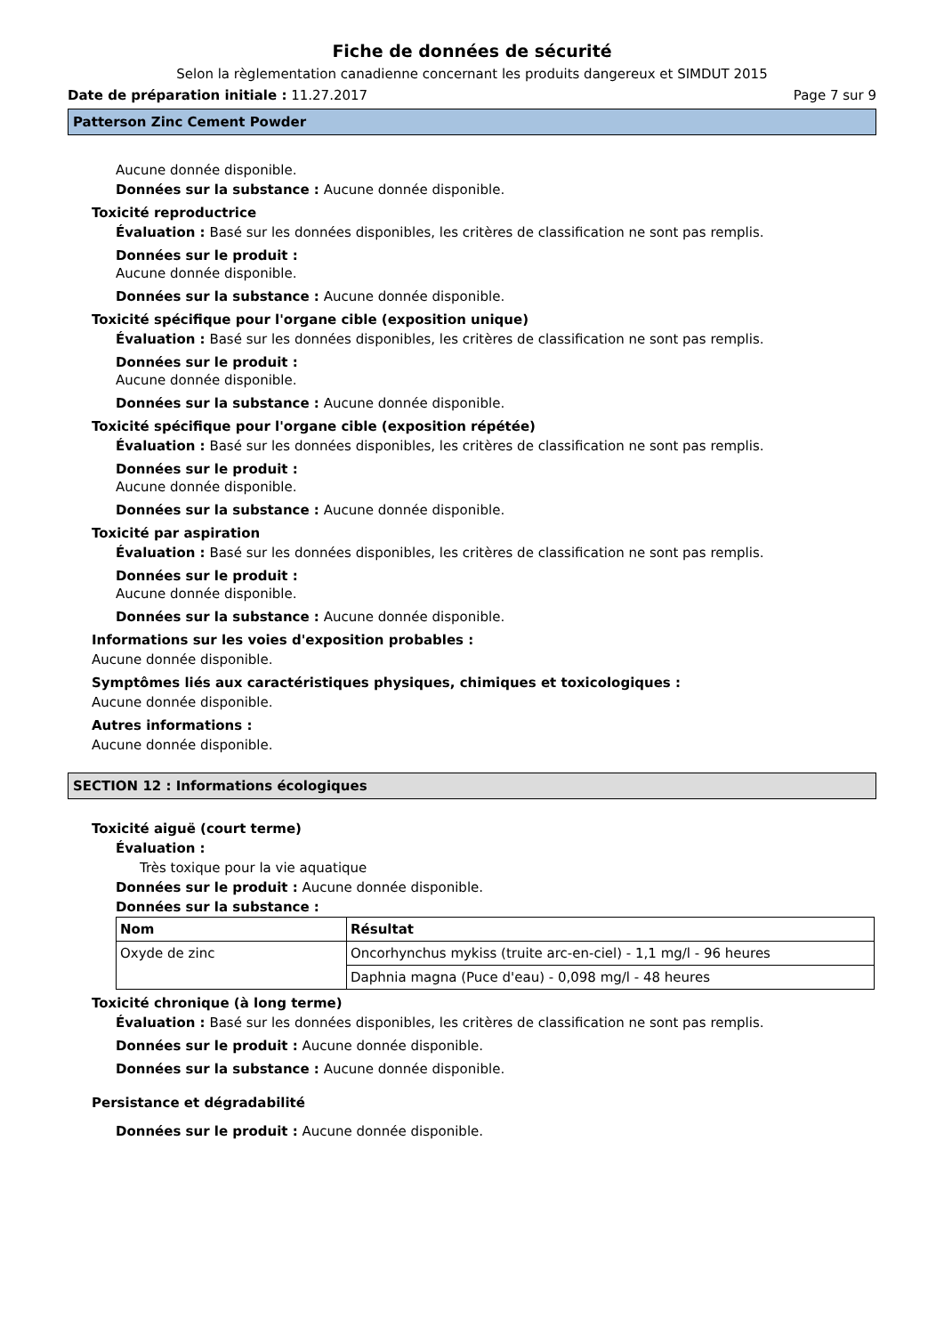Fiche de données de sécurité
Selon la règlementation canadienne concernant les produits dangereux et SIMDUT 2015
Date de préparation initiale : 11.27.2017 Page 7 sur 9
Patterson Zinc Cement Powder
Aucune donnée disponible.
Données sur la substance : Aucune donnée disponible.
Toxicité reproductrice
Évaluation : Basé sur les données disponibles, les critères de classification ne sont pas remplis.
Données sur le produit :
Aucune donnée disponible.
Données sur la substance : Aucune donnée disponible.
Toxicité spécifique pour l'organe cible (exposition unique)
Évaluation : Basé sur les données disponibles, les critères de classification ne sont pas remplis.
Données sur le produit :
Aucune donnée disponible.
Données sur la substance : Aucune donnée disponible.
Toxicité spécifique pour l'organe cible (exposition répétée)
Évaluation : Basé sur les données disponibles, les critères de classification ne sont pas remplis.
Données sur le produit :
Aucune donnée disponible.
Données sur la substance : Aucune donnée disponible.
Toxicité par aspiration
Évaluation : Basé sur les données disponibles, les critères de classification ne sont pas remplis.
Données sur le produit :
Aucune donnée disponible.
Données sur la substance : Aucune donnée disponible.
Informations sur les voies d'exposition probables :
Aucune donnée disponible.
Symptômes liés aux caractéristiques physiques, chimiques et toxicologiques :
Aucune donnée disponible.
Autres informations :
Aucune donnée disponible.
SECTION 12 : Informations écologiques
Toxicité aiguë (court terme)
Évaluation :
Très toxique pour la vie aquatique
Données sur le produit : Aucune donnée disponible.
Données sur la substance :
| Nom | Résultat |
| --- | --- |
| Oxyde de zinc | Oncorhynchus mykiss (truite arc-en-ciel) - 1,1 mg/l - 96 heures |
| | Daphnia magna (Puce d'eau) - 0,098 mg/l - 48 heures |
Toxicité chronique (à long terme)
Évaluation : Basé sur les données disponibles, les critères de classification ne sont pas remplis.
Données sur le produit : Aucune donnée disponible.
Données sur la substance : Aucune donnée disponible.
Persistance et dégradabilité
Données sur le produit : Aucune donnée disponible.